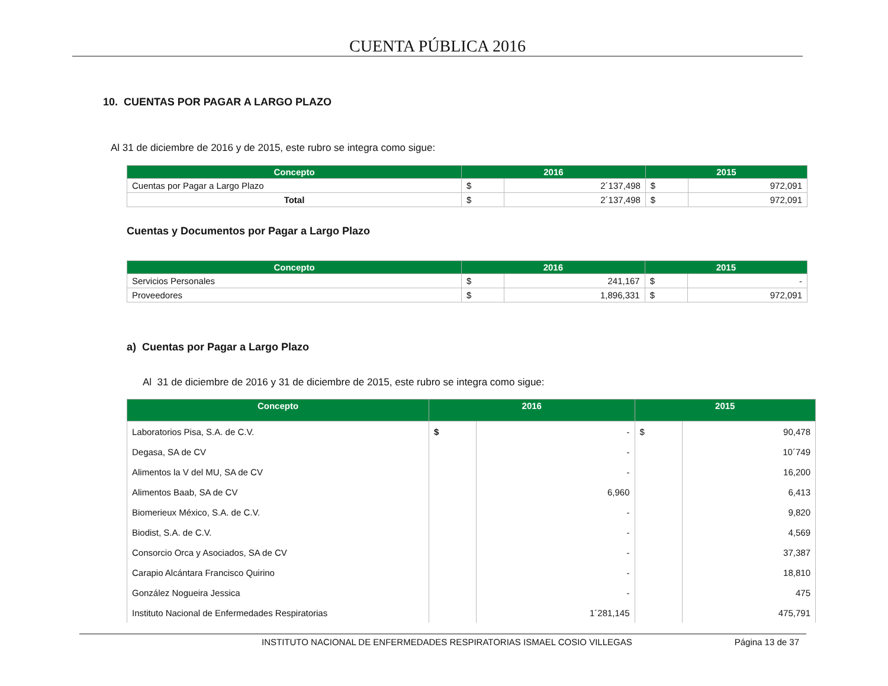CUENTA PÚBLICA 2016
10. CUENTAS POR PAGAR A LARGO PLAZO
Al 31 de diciembre de 2016 y de 2015, este rubro se integra como sigue:
| Concepto | 2016 | | 2015 | |
| --- | --- | --- | --- | --- |
| Cuentas por Pagar a Largo Plazo | $ | 2´137,498 | $ | 972,091 |
| Total | $ | 2´137,498 | $ | 972,091 |
Cuentas y Documentos por Pagar a Largo Plazo
| Concepto | 2016 | | 2015 | |
| --- | --- | --- | --- | --- |
| Servicios Personales | $ | 241,167 | $ | - |
| Proveedores | $ | 1,896,331 | $ | 972,091 |
a) Cuentas por Pagar a Largo Plazo
Al 31 de diciembre de 2016 y 31 de diciembre de 2015, este rubro se integra como sigue:
| Concepto | 2016 | | 2015 | |
| --- | --- | --- | --- | --- |
| Laboratorios Pisa, S.A. de C.V. | $ | - | $ | 90,478 |
| Degasa, SA de CV | | - | | 10´749 |
| Alimentos la V del MU, SA de CV | | - | | 16,200 |
| Alimentos Baab, SA de CV | | 6,960 | | 6,413 |
| Biomerieux México, S.A. de C.V. | | - | | 9,820 |
| Biodist, S.A. de C.V. | | - | | 4,569 |
| Consorcio Orca y Asociados, SA de CV | | - | | 37,387 |
| Carapio Alcántara Francisco Quirino | | - | | 18,810 |
| González Nogueira Jessica | | - | | 475 |
| Instituto Nacional de Enfermedades Respiratorias | | 1´281,145 | | 475,791 |
INSTITUTO NACIONAL DE ENFERMEDADES RESPIRATORIAS ISMAEL COSIO VILLEGAS Página 13 de 37